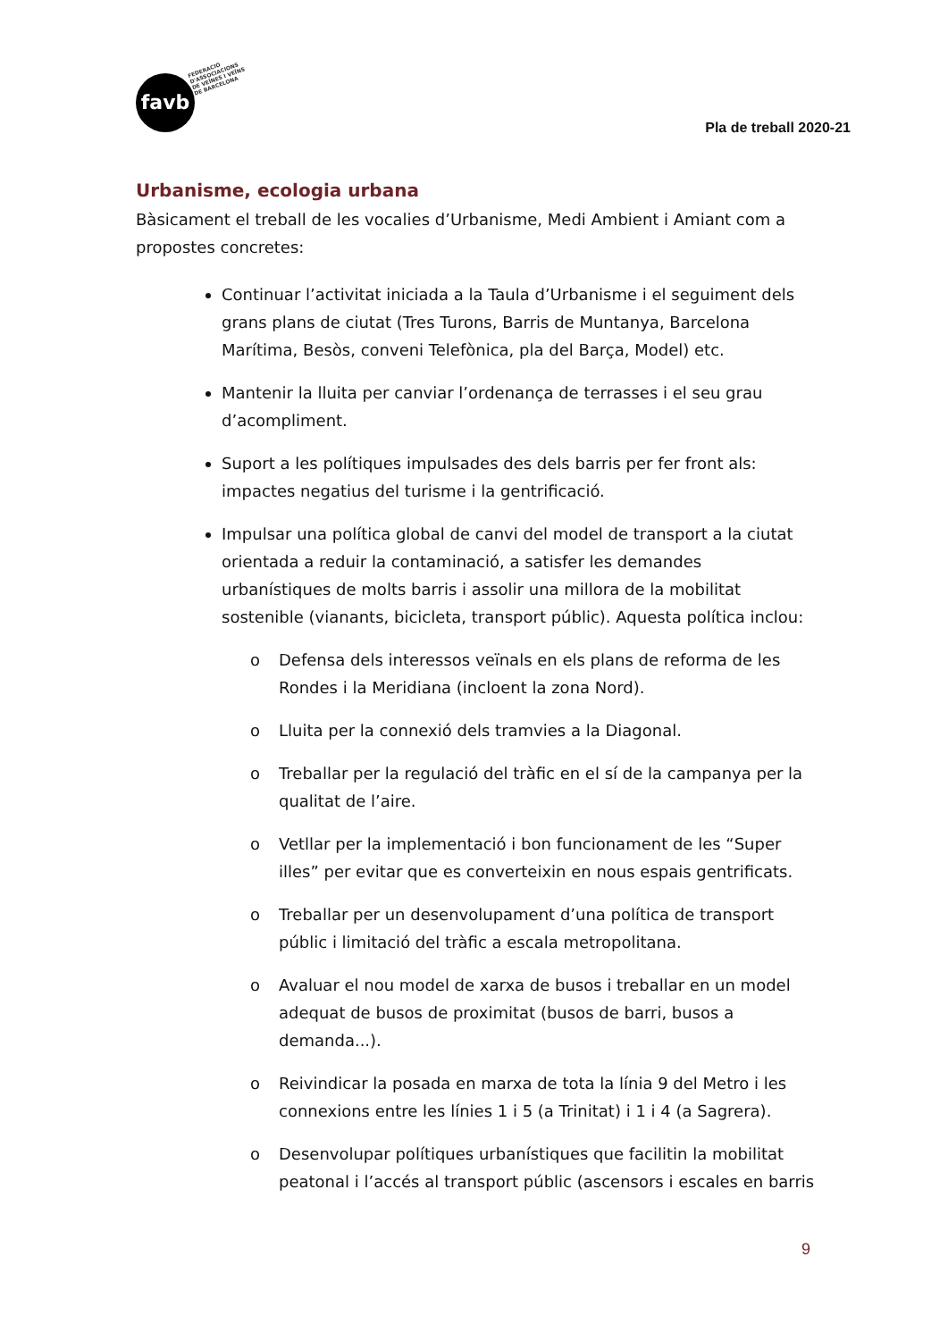favb
FEDERACIÓ
D'ASSOCIACIONS
DE VEÏNES I VEÏNS
DE BARCELONA
Pla de treball 2020-21
Urbanisme, ecologia urbana
Bàsicament el treball de les vocalies d’Urbanisme, Medi Ambient i Amiant com a propostes concretes:
Continuar l’activitat iniciada a la Taula d’Urbanisme i el seguiment dels grans plans de ciutat (Tres Turons, Barris de Muntanya, Barcelona Marítima, Besòs, conveni Telefònica, pla del Barça, Model) etc.
Mantenir la lluita per canviar l’ordenança de terrasses i el seu grau d’acompliment.
Suport a les polítiques impulsades des dels barris per fer front als: impactes negatius del turisme i la gentrificació.
Impulsar una política global de canvi del model de transport a la ciutat orientada a reduir la contaminació, a satisfer les demandes urbanístiques de molts barris i assolir una millora de la mobilitat sostenible (vianants, bicicleta, transport públic). Aquesta política inclou:
o Defensa dels interessos veïnals en els plans de reforma de les Rondes i la Meridiana (incloent la zona Nord).
o Lluita per la connexió dels tramvies a la Diagonal.
o Treballar per la regulació del tràfic en el sí de la campanya per la qualitat de l’aire.
o Vetllar per la implementació i bon funcionament de les “Super illes” per evitar que es converteixin en nous espais gentrificats.
o Treballar per un desenvolupament d’una política de transport públic i limitació del tràfic a escala metropolitana.
o Avaluar el nou model de xarxa de busos i treballar en un model adequat de busos de proximitat (busos de barri, busos a demanda...).
o Reivindicar la posada en marxa de tota la línia 9 del Metro i les connexions entre les línies 1 i 5 (a Trinitat) i 1 i 4 (a Sagrera).
o Desenvolupar polítiques urbanístiques que facilitin la mobilitat peatonal i l’accés al transport públic (ascensors i escales en barris
9